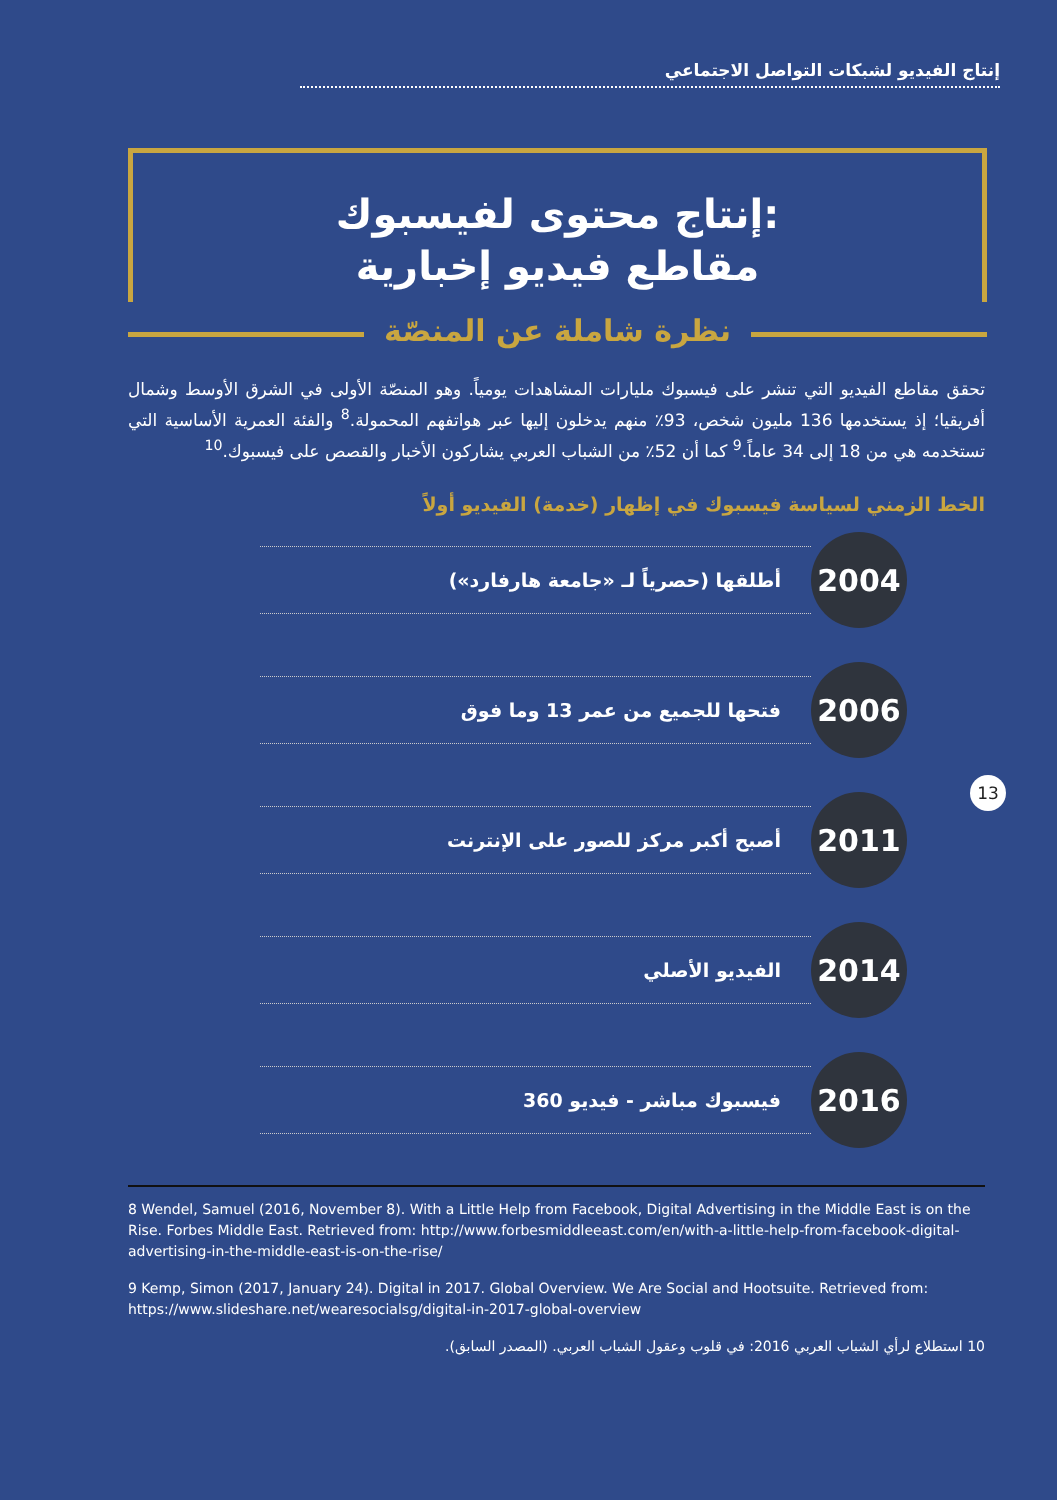إنتاج الفيديو لشبكات التواصل الاجتماعي
إنتاج محتوى لفيسبوك:
مقاطع فيديو إخبارية
نظرة شاملة عن المنصّة
تحقق مقاطع الفيديو التي تنشر على فيسبوك مليارات المشاهدات يومياً. وهو المنصّة الأولى في الشرق الأوسط وشمال أفريقيا؛ إذ يستخدمها 136 مليون شخص، 93٪ منهم يدخلون إليها عبر هواتفهم المحمولة.<sup>8</sup> والفئة العمرية الأساسية التي تستخدمه هي من 18 إلى 34 عاماً.<sup>9</sup> كما أن 52٪ من الشباب العربي يشاركون الأخبار والقصص على فيسبوك.<sup>10</sup>
الخط الزمني لسياسة فيسبوك في إظهار (خدمة) الفيديو أولاً
2004
أطلقها (حصرياً لـ «جامعة هارفارد»)
2006
فتحها للجميع من عمر 13 وما فوق
2011
أصبح أكبر مركز للصور على الإنترنت
2014
الفيديو الأصلي
2016
فيسبوك مباشر - فيديو 360
13
8 Wendel, Samuel (2016, November 8). With a Little Help from Facebook, Digital Advertising in the Middle East is on the Rise. Forbes Middle East. Retrieved from: http://www.forbesmiddleeast.com/en/with-a-little-help-from-facebook-digital-advertising-in-the-middle-east-is-on-the-rise/
9 Kemp, Simon (2017, January 24). Digital in 2017. Global Overview. We Are Social and Hootsuite. Retrieved from: https://www.slideshare.net/wearesocialsg/digital-in-2017-global-overview
10 استطلاع لرأي الشباب العربي 2016: في قلوب وعقول الشباب العربي. (المصدر السابق).